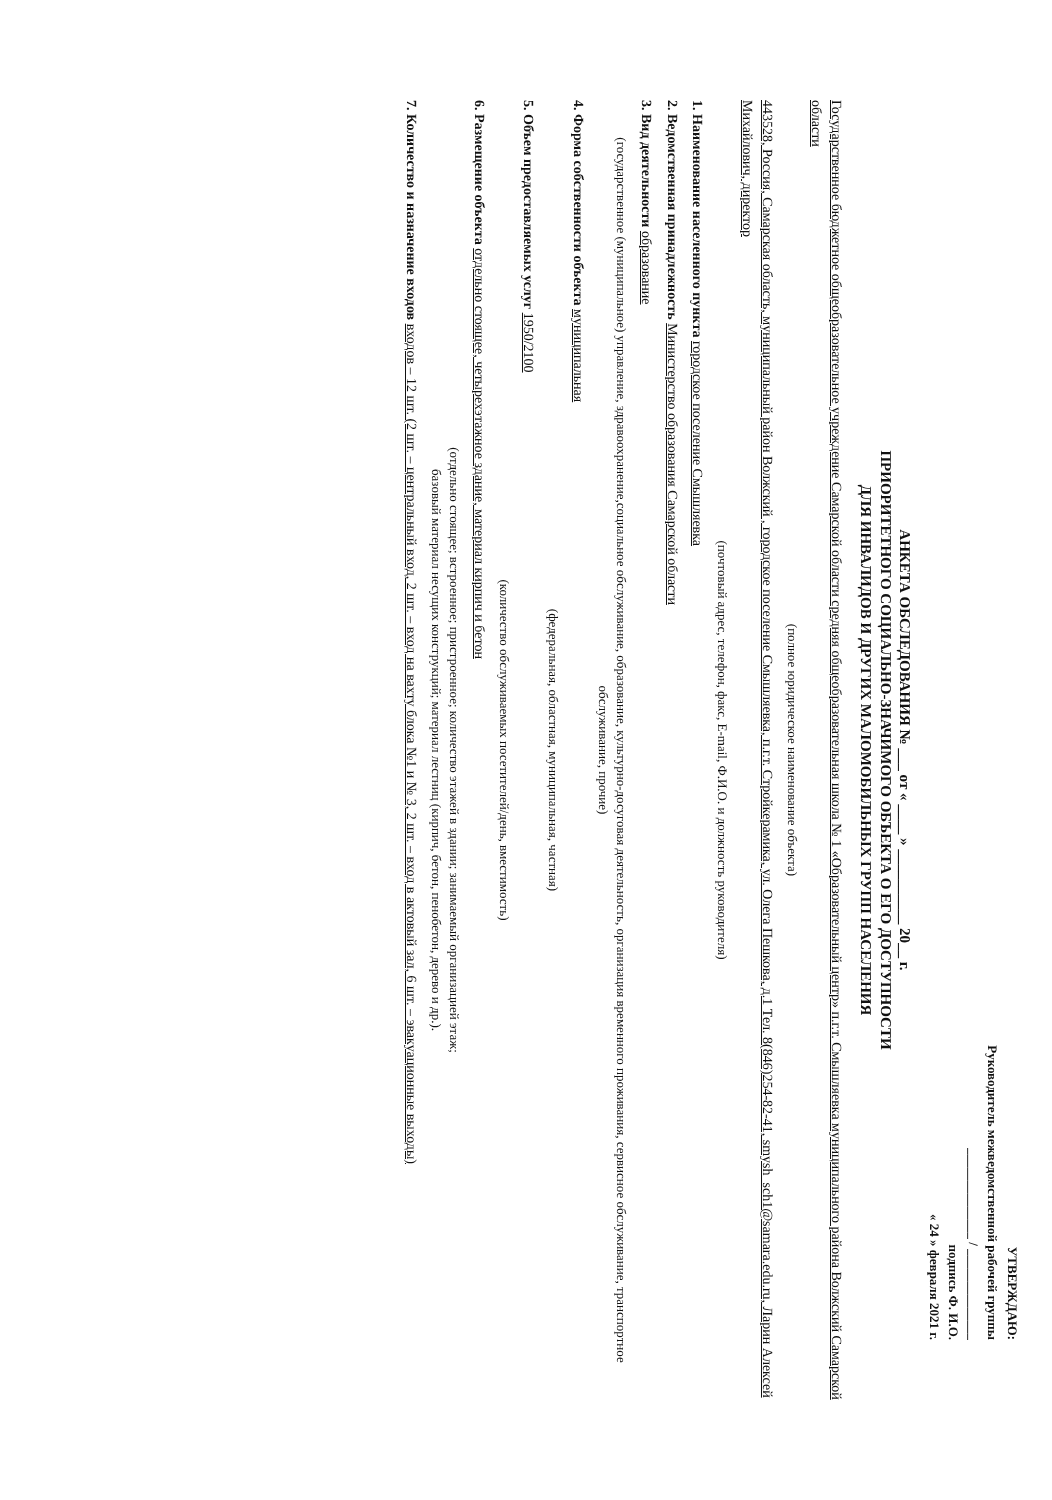УТВЕРЖДАЮ:
Руководитель межведомственной рабочей группы
______________ / ______________
подпись Ф. И.О.
« 24 » февраля 2021 г.
АНКЕТА ОБСЛЕДОВАНИЯ № ___ от « ____ » __________ 20__ г.
ПРИОРИТЕТНОГО СОЦИАЛЬНО-ЗНАЧИМОГО ОБЪЕКТА О ЕГО ДОСТУПНОСТИ
ДЛЯ ИНВАЛИДОВ И ДРУГИХ МАЛОМОБИЛЬНЫХ ГРУПП НАСЕЛЕНИЯ
Государственное бюджетное общеобразовательное учреждение Самарской области средняя общеобразовательная школа № 1 «Образовательный центр» п.г.т. Смышляевка муниципального района Волжский Самарской области
(полное юридическое наименование объекта)
443528, Россия, Самарская область, муниципальный район Волжский , городское поселение Смышляевка, п.г.т. Стройкерамика, ул. Олега Пешкова, д.1 Тел. 8(846)254-82-41, smysh_sch1@samara.edu.ru, Ларин Алексей Михайлович, директор
(почтовый адрес, телефон, факс, E-mail, Ф.И.О. и должность руководителя)
1. Наименование населенного пункта городское поселение Смышляевка
2. Ведомственная принадлежность Министерство образования Самарской области
3. Вид деятельности образование
(государственное (муниципальное) управление, здравоохранение,социальное обслуживание, образование, культурно-досуговая деятельность, организация временного проживания, сервисное обслуживание, транспортное обслуживание, прочие)
4. Форма собственности объекта муниципальная
(федеральная, областная, муниципальная, частная)
5. Объем предоставляемых услуг 1950/2100
(количество обслуживаемых посетителей/день, вместимость)
6. Размещение объекта отдельно стоящее, четырехэтажное здание, материал кирпич и бетон
(отдельно стоящее; встроенное; пристроенное; количество этажей в здании; занимаемый организацией этаж;
базовый материал несущих конструкций; материал лестниц (кирпич, бетон, пенобетон, дерево и др.).
7. Количество и назначение входов входов – 12 шт. (2 шт. – центральный вход, 2 шт. – вход на вахту блока №1 и № 3, 2 шт. – вход в актовый зал, 6 шт. – эвакуационные выходы)